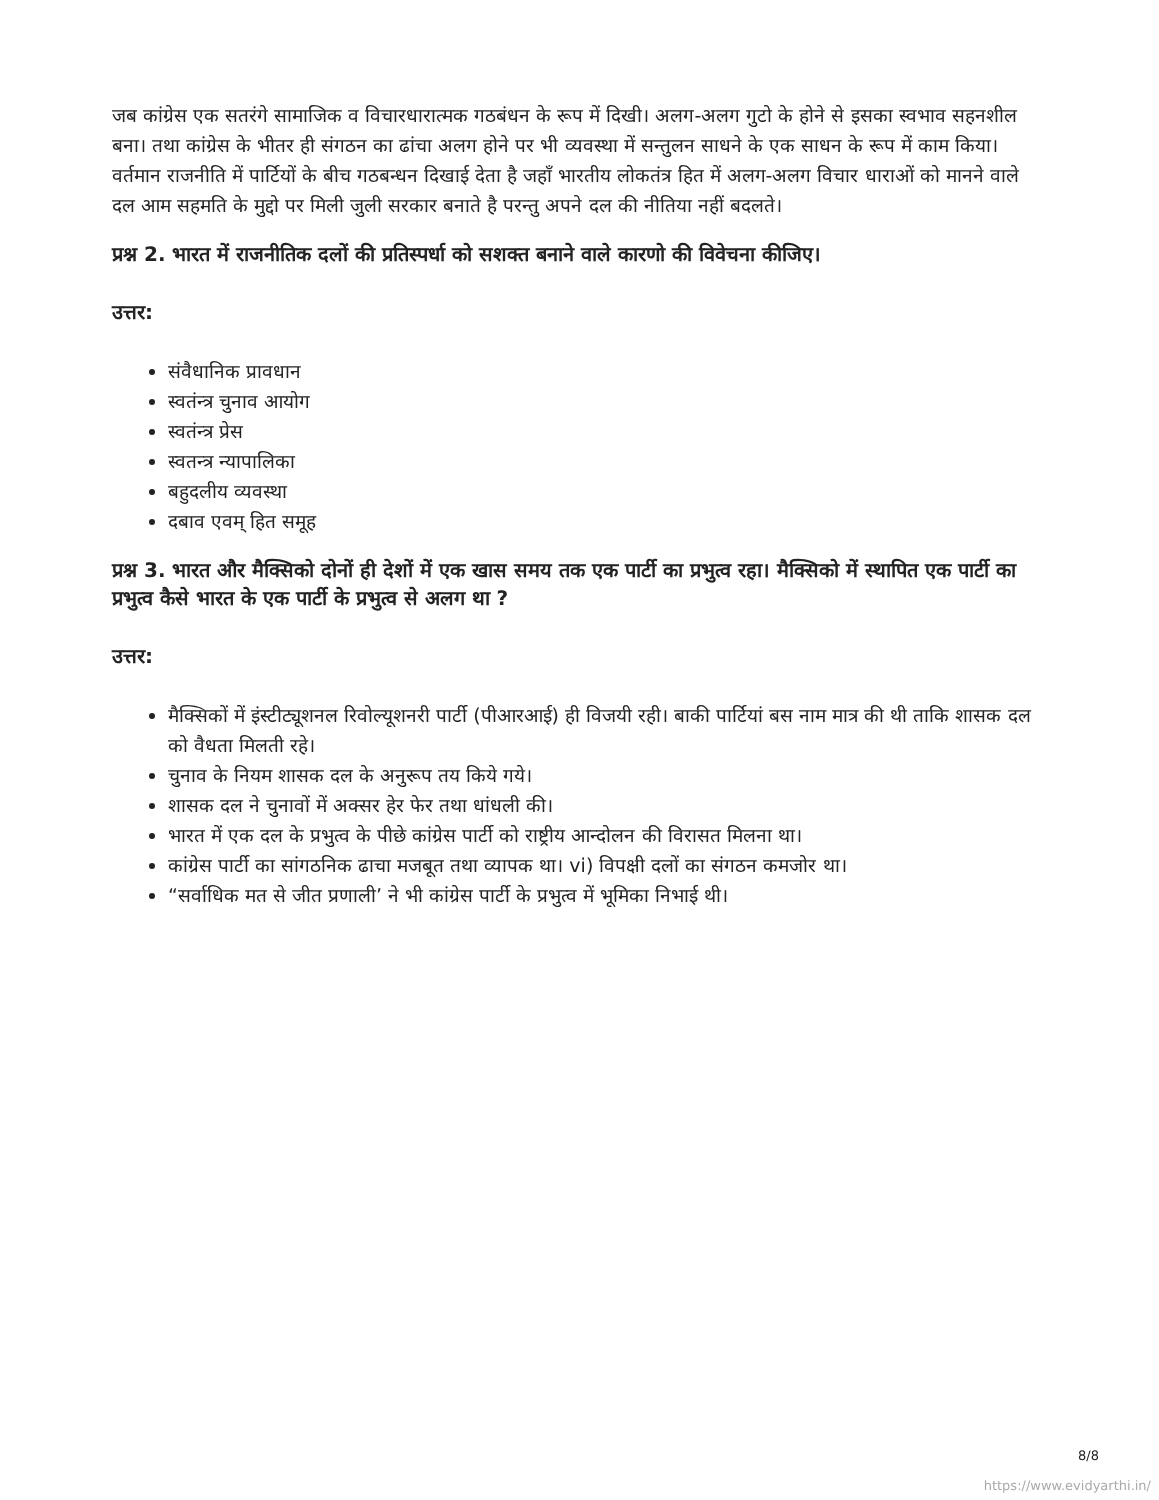जब कांग्रेस एक सतरंगे सामाजिक व विचारधारात्मक गठबंधन के रूप में दिखी। अलग-अलग गुटो के होने से इसका स्वभाव सहनशील बना। तथा कांग्रेस के भीतर ही संगठन का ढांचा अलग होने पर भी व्यवस्था में सन्तुलन साधने के एक साधन के रूप में काम किया। वर्तमान राजनीति में पार्टियों के बीच गठबन्धन दिखाई देता है जहाँ भारतीय लोकतंत्र हित में अलग-अलग विचार धाराओं को मानने वाले दल आम सहमति के मुद्दो पर मिली जुली सरकार बनाते है परन्तु अपने दल की नीतिया नहीं बदलते।
प्रश्न 2. भारत में राजनीतिक दलों की प्रतिस्पर्धा को सशक्त बनाने वाले कारणो की विवेचना कीजिए।
उत्तर:
संवैधानिक प्रावधान
स्वतंन्त्र चुनाव आयोग
स्वतंन्त्र प्रेस
स्वतन्त्र न्यापालिका
बहुदलीय व्यवस्था
दबाव एवम् हित समूह
प्रश्न 3. भारत और मैक्सिको दोनों ही देशों में एक खास समय तक एक पार्टी का प्रभुत्व रहा। मैक्सिको में स्थापित एक पार्टी का प्रभुत्व कैसे भारत के एक पार्टी के प्रभुत्व से अलग था ?
उत्तर:
मैक्सिकों में इंस्टीट्यूशनल रिवोल्यूशनरी पार्टी (पीआरआई) ही विजयी रही। बाकी पार्टियां बस नाम मात्र की थी ताकि शासक दल को वैधता मिलती रहे।
चुनाव के नियम शासक दल के अनुरूप तय किये गये।
शासक दल ने चुनावों में अक्सर हेर फेर तथा धांधली की।
भारत में एक दल के प्रभुत्व के पीछे कांग्रेस पार्टी को राष्ट्रीय आन्दोलन की विरासत मिलना था।
कांग्रेस पार्टी का सांगठनिक ढाचा मजबूत तथा व्यापक था। vi) विपक्षी दलों का संगठन कमजोर था।
“सर्वाधिक मत से जीत प्रणाली’ ने भी कांग्रेस पार्टी के प्रभुत्व में भूमिका निभाई थी।
8/8
https://www.evidyarthi.in/